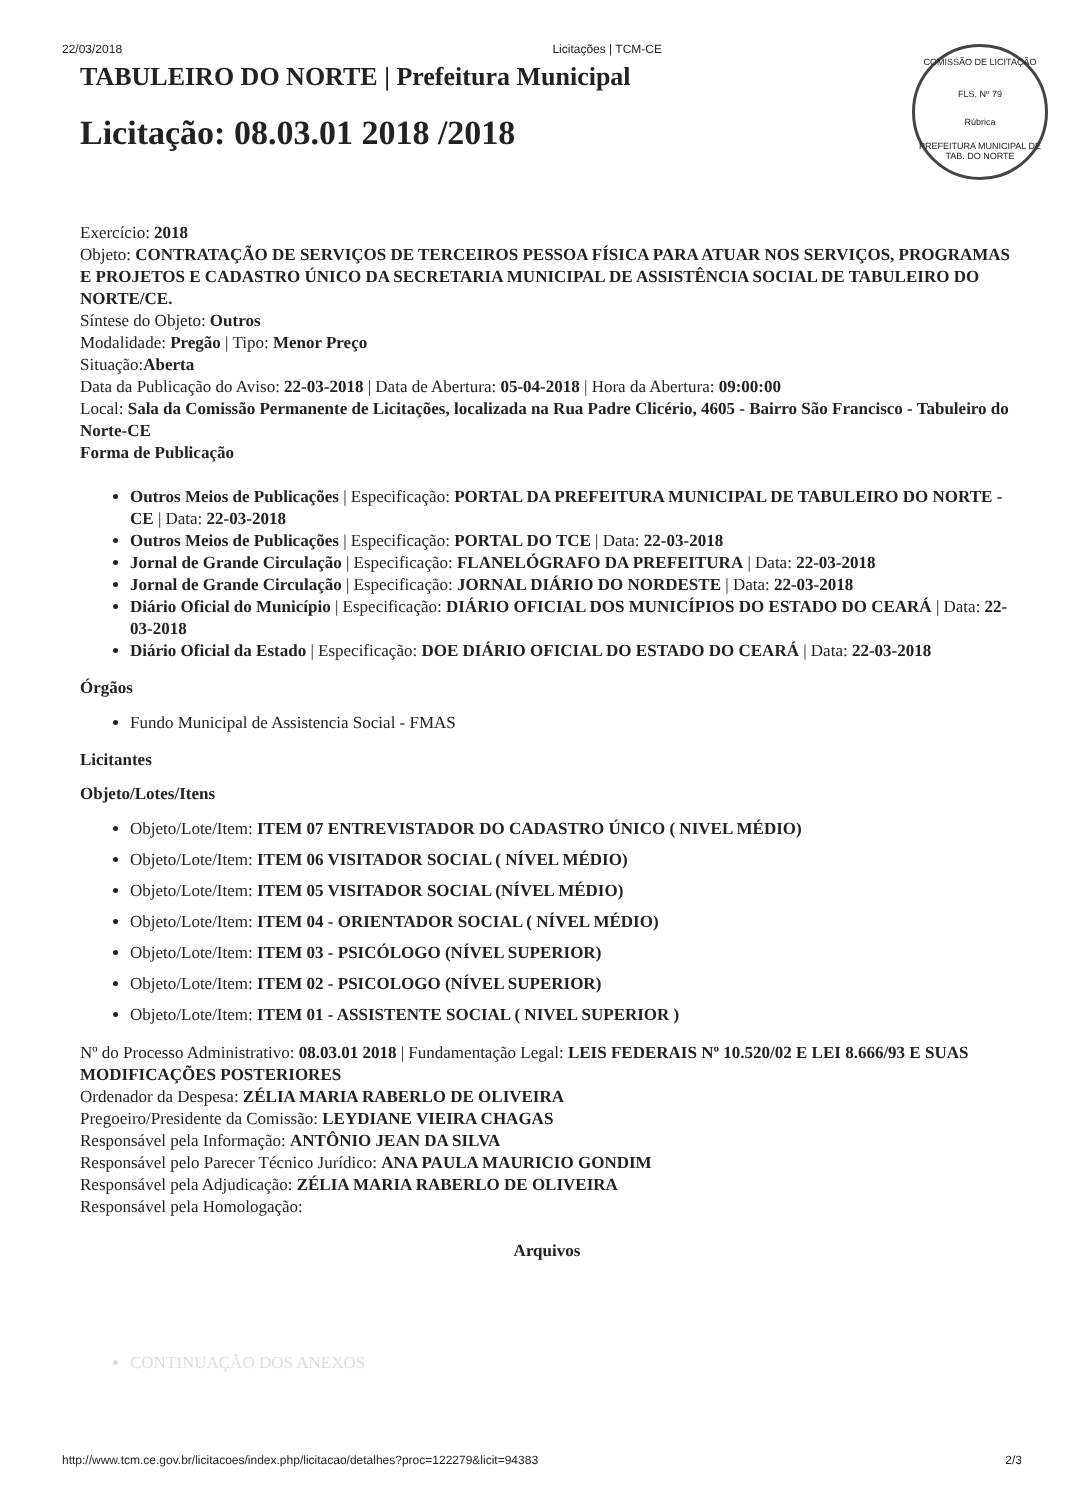22/03/2018 Licitações | TCM-CE
COMISSÃO DE LICITAÇÃO
FLS. Nº 79
Rúbrica
PREFEITURA MUNICIPAL DE TAB. DO NORTE
TABULEIRO DO NORTE | Prefeitura Municipal
Licitação: 08.03.01 2018 /2018
Exercício: 2018
Objeto: CONTRATAÇÃO DE SERVIÇOS DE TERCEIROS PESSOA FÍSICA PARA ATUAR NOS SERVIÇOS, PROGRAMAS E PROJETOS E CADASTRO ÚNICO DA SECRETARIA MUNICIPAL DE ASSISTÊNCIA SOCIAL DE TABULEIRO DO NORTE/CE.
Síntese do Objeto: Outros
Modalidade: Pregão | Tipo: Menor Preço
Situação:Aberta
Data da Publicação do Aviso: 22-03-2018 | Data de Abertura: 05-04-2018 | Hora da Abertura: 09:00:00
Local: Sala da Comissão Permanente de Licitações, localizada na Rua Padre Clicério, 4605 - Bairro São Francisco - Tabuleiro do Norte-CE
Forma de Publicação
Outros Meios de Publicações | Especificação: PORTAL DA PREFEITURA MUNICIPAL DE TABULEIRO DO NORTE - CE | Data: 22-03-2018
Outros Meios de Publicações | Especificação: PORTAL DO TCE | Data: 22-03-2018
Jornal de Grande Circulação | Especificação: FLANELÓGRAFO DA PREFEITURA | Data: 22-03-2018
Jornal de Grande Circulação | Especificação: JORNAL DIÁRIO DO NORDESTE | Data: 22-03-2018
Diário Oficial do Município | Especificação: DIÁRIO OFICIAL DOS MUNICÍPIOS DO ESTADO DO CEARÁ | Data: 22-03-2018
Diário Oficial da Estado | Especificação: DOE DIÁRIO OFICIAL DO ESTADO DO CEARÁ | Data: 22-03-2018
Órgãos
Fundo Municipal de Assistencia Social - FMAS
Licitantes
Objeto/Lotes/Itens
Objeto/Lote/Item: ITEM 07 ENTREVISTADOR DO CADASTRO ÚNICO ( NIVEL MÉDIO)
Objeto/Lote/Item: ITEM 06 VISITADOR SOCIAL ( NÍVEL MÉDIO)
Objeto/Lote/Item: ITEM 05 VISITADOR SOCIAL (NÍVEL MÉDIO)
Objeto/Lote/Item: ITEM 04 - ORIENTADOR SOCIAL ( NÍVEL MÉDIO)
Objeto/Lote/Item: ITEM 03 - PSICÓLOGO (NÍVEL SUPERIOR)
Objeto/Lote/Item: ITEM 02 - PSICOLOGO (NÍVEL SUPERIOR)
Objeto/Lote/Item: ITEM 01 - ASSISTENTE SOCIAL ( NIVEL SUPERIOR )
Nº do Processo Administrativo: 08.03.01 2018 | Fundamentação Legal: LEIS FEDERAIS Nº 10.520/02 E LEI 8.666/93 E SUAS MODIFICAÇÕES POSTERIORES
Ordenador da Despesa: ZÉLIA MARIA RABERLO DE OLIVEIRA
Pregoeiro/Presidente da Comissão: LEYDIANE VIEIRA CHAGAS
Responsável pela Informação: ANTÔNIO JEAN DA SILVA
Responsável pelo Parecer Técnico Jurídico: ANA PAULA MAURICIO GONDIM
Responsável pela Adjudicação: ZÉLIA MARIA RABERLO DE OLIVEIRA
Responsável pela Homologação:
Arquivos
CONTINUAÇÃO DOS ANEXOS
http://www.tcm.ce.gov.br/licitacoes/index.php/licitacao/detalhes?proc=122279&licit=94383 2/3